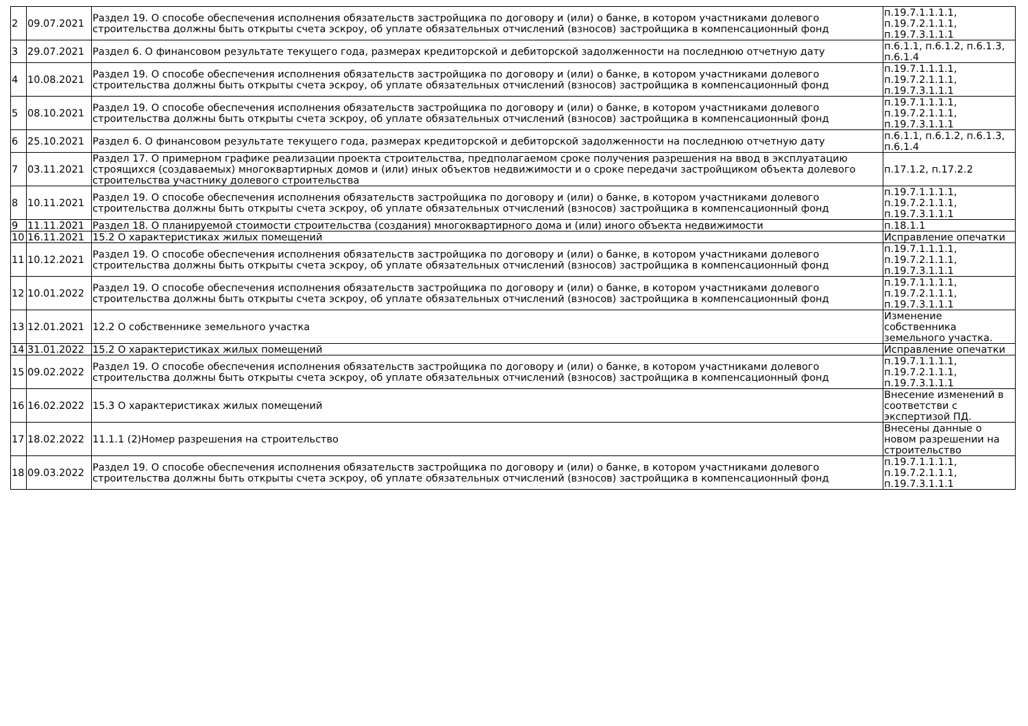| 2 | 09.07.2021 | Раздел 19. О способе обеспечения исполнения обязательств застройщика по договору и (или) о банке, в котором участниками долевого строительства должны быть открыты счета эскроу, об уплате обязательных отчислений (взносов) застройщика в компенсационный фонд | п.19.7.1.1.1.1, п.19.7.2.1.1.1, п.19.7.3.1.1.1 |
| 3 | 29.07.2021 | Раздел 6. О финансовом результате текущего года, размерах кредиторской и дебиторской задолженности на последнюю отчетную дату | п.6.1.1, п.6.1.2, п.6.1.3, п.6.1.4 |
| 4 | 10.08.2021 | Раздел 19. О способе обеспечения исполнения обязательств застройщика по договору и (или) о банке, в котором участниками долевого строительства должны быть открыты счета эскроу, об уплате обязательных отчислений (взносов) застройщика в компенсационный фонд | п.19.7.1.1.1.1, п.19.7.2.1.1.1, п.19.7.3.1.1.1 |
| 5 | 08.10.2021 | Раздел 19. О способе обеспечения исполнения обязательств застройщика по договору и (или) о банке, в котором участниками долевого строительства должны быть открыты счета эскроу, об уплате обязательных отчислений (взносов) застройщика в компенсационный фонд | п.19.7.1.1.1.1, п.19.7.2.1.1.1, п.19.7.3.1.1.1 |
| 6 | 25.10.2021 | Раздел 6. О финансовом результате текущего года, размерах кредиторской и дебиторской задолженности на последнюю отчетную дату | п.6.1.1, п.6.1.2, п.6.1.3, п.6.1.4 |
| 7 | 03.11.2021 | Раздел 17. О примерном графике реализации проекта строительства, предполагаемом сроке получения разрешения на ввод в эксплуатацию строящихся (создаваемых) многоквартирных домов и (или) иных объектов недвижимости и о сроке передачи застройщиком объекта долевого строительства участнику долевого строительства | п.17.1.2, п.17.2.2 |
| 8 | 10.11.2021 | Раздел 19. О способе обеспечения исполнения обязательств застройщика по договору и (или) о банке, в котором участниками долевого строительства должны быть открыты счета эскроу, об уплате обязательных отчислений (взносов) застройщика в компенсационный фонд | п.19.7.1.1.1.1, п.19.7.2.1.1.1, п.19.7.3.1.1.1 |
| 9 | 11.11.2021 | Раздел 18. О планируемой стоимости строительства (создания) многоквартирного дома и (или) иного объекта недвижимости | п.18.1.1 |
| 10 | 16.11.2021 | 15.2 О характеристиках жилых помещений | Исправление опечатки |
| 11 | 10.12.2021 | Раздел 19. О способе обеспечения исполнения обязательств застройщика по договору и (или) о банке, в котором участниками долевого строительства должны быть открыты счета эскроу, об уплате обязательных отчислений (взносов) застройщика в компенсационный фонд | п.19.7.1.1.1.1, п.19.7.2.1.1.1, п.19.7.3.1.1.1 |
| 12 | 10.01.2022 | Раздел 19. О способе обеспечения исполнения обязательств застройщика по договору и (или) о банке, в котором участниками долевого строительства должны быть открыты счета эскроу, об уплате обязательных отчислений (взносов) застройщика в компенсационный фонд | п.19.7.1.1.1.1, п.19.7.2.1.1.1, п.19.7.3.1.1.1 |
| 13 | 12.01.2021 | 12.2 О собственнике земельного участка | Изменение собственника земельного участка. |
| 14 | 31.01.2022 | 15.2 О характеристиках жилых помещений | Исправление опечатки |
| 15 | 09.02.2022 | Раздел 19. О способе обеспечения исполнения обязательств застройщика по договору и (или) о банке, в котором участниками долевого строительства должны быть открыты счета эскроу, об уплате обязательных отчислений (взносов) застройщика в компенсационный фонд | п.19.7.1.1.1.1, п.19.7.2.1.1.1, п.19.7.3.1.1.1 |
| 16 | 16.02.2022 | 15.3 О характеристиках жилых помещений | Внесение изменений в соответстви с экспертизой ПД. |
| 17 | 18.02.2022 | 11.1.1 (2)Номер разрешения на строительство | Внесены данные о новом разрешении на строительство |
| 18 | 09.03.2022 | Раздел 19. О способе обеспечения исполнения обязательств застройщика по договору и (или) о банке, в котором участниками долевого строительства должны быть открыты счета эскроу, об уплате обязательных отчислений (взносов) застройщика в компенсационный фонд | п.19.7.1.1.1.1, п.19.7.2.1.1.1, п.19.7.3.1.1.1 |